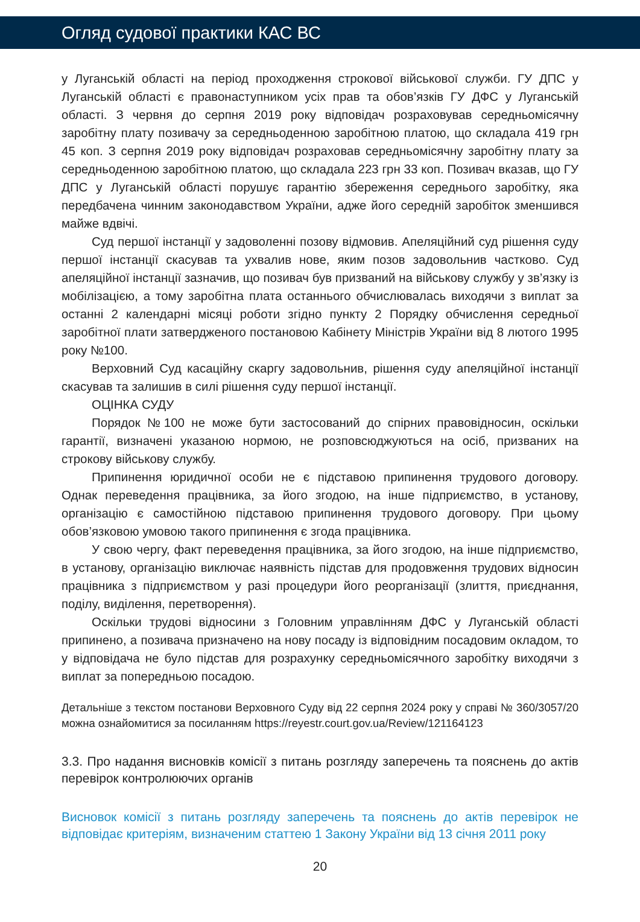Огляд судової практики КАС ВС
у Луганській області на період проходження строкової військової служби. ГУ ДПС у Луганській області є правонаступником усіх прав та обов’язків ГУ ДФС у Луганській області. З червня до серпня 2019 року відповідач розраховував середньомісячну заробітну плату позивачу за середньоденною заробітною платою, що складала 419 грн 45 коп. З серпня 2019 року відповідач розраховав середньомісячну заробітну плату за середньоденною заробітною платою, що складала 223 грн 33 коп. Позивач вказав, що ГУ ДПС у Луганській області порушує гарантію збереження середнього заробітку, яка передбачена чинним законодавством України, адже його середній заробіток зменшився майже вдвічі.
Суд першої інстанції у задоволенні позову відмовив. Апеляційний суд рішення суду першої інстанції скасував та ухвалив нове, яким позов задовольнив частково. Суд апеляційної інстанції зазначив, що позивач був призваний на військову службу у зв’язку із мобілізацією, а тому заробітна плата останнього обчислювалась виходячи з виплат за останні 2 календарні місяці роботи згідно пункту 2 Порядку обчислення середньої заробітної плати затвердженого постановою Кабінету Міністрів України від 8 лютого 1995 року №100.
Верховний Суд касаційну скаргу задовольнив, рішення суду апеляційної інстанції скасував та залишив в силі рішення суду першої інстанції.
ОЦІНКА СУДУ
Порядок №100 не може бути застосований до спірних правовідносин, оскільки гарантії, визначені указаною нормою, не розповсюджуються на осіб, призваних на строкову військову службу.
Припинення юридичної особи не є підставою припинення трудового договору. Однак переведення працівника, за його згодою, на інше підприємство, в установу, організацію є самостійною підставою припинення трудового договору. При цьому обов’язковою умовою такого припинення є згода працівника.
У свою чергу, факт переведення працівника, за його згодою, на інше підприємство, в установу, організацію виключає наявність підстав для продовження трудових відносин працівника з підприємством у разі процедури його реорганізації (злиття, приєднання, поділу, виділення, перетворення).
Оскільки трудові відносини з Головним управлінням ДФС у Луганській області припинено, а позивача призначено на нову посаду із відповідним посадовим окладом, то у відповідача не було підстав для розрахунку середньомісячного заробітку виходячи з виплат за попередньою посадою.
Детальніше з текстом постанови Верховного Суду від 22 серпня 2024 року у справі № 360/3057/20 можна ознайомитися за посиланням https://reyestr.court.gov.ua/Review/121164123
3.3. Про надання висновків комісії з питань розгляду заперечень та пояснень до актів перевірок контролюючих органів
Висновок комісії з питань розгляду заперечень та пояснень до актів перевірок не відповідає критеріям, визначеним статтею 1 Закону України від 13 січня 2011 року
20